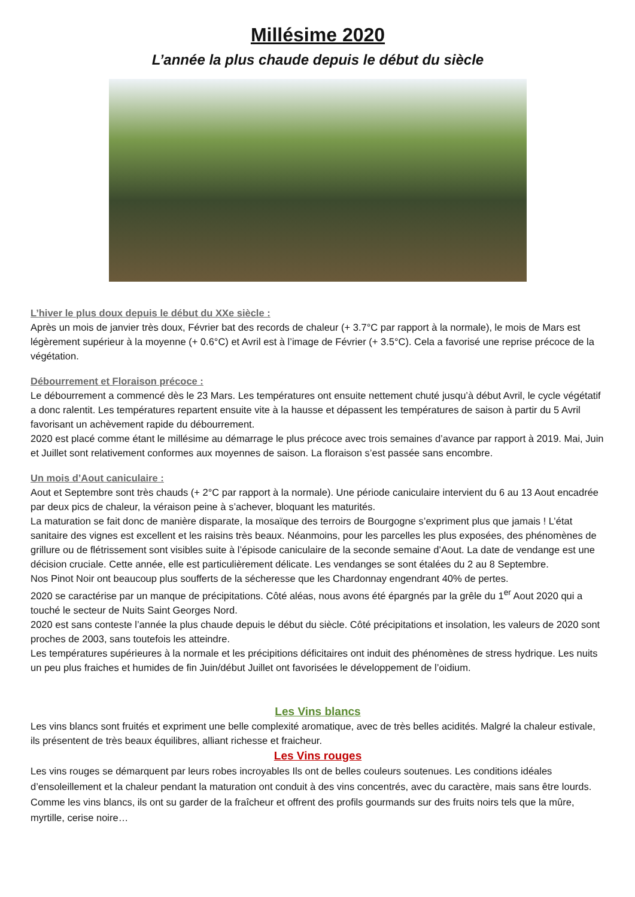Millésime 2020
L’année la plus chaude depuis le début du siècle
L’hiver le plus doux depuis le début du XXe siècle :
Après un mois de janvier très doux, Février bat des records de chaleur (+ 3.7°C par rapport à la normale), le mois de Mars est légèrement supérieur à la moyenne (+ 0.6°C) et Avril est à l’image de Février (+ 3.5°C). Cela a favorisé une reprise précoce de la végétation.
Débourrement et Floraison précoce :
Le débourrement a commencé dès le 23 Mars. Les températures ont ensuite nettement chuté jusqu’à début Avril, le cycle végétatif a donc ralentit. Les températures repartent ensuite vite à la hausse et dépassent les températures de saison à partir du 5 Avril favorisant un achèvement rapide du débourrement.
2020 est placé comme étant le millésime au démarrage le plus précoce avec trois semaines d’avance par rapport à 2019. Mai, Juin et Juillet sont relativement conformes aux moyennes de saison. La floraison s’est passée sans encombre.
Un mois d’Aout caniculaire :
Aout et Septembre sont très chauds (+ 2°C par rapport à la normale). Une période caniculaire intervient du 6 au 13 Aout encadrée par deux pics de chaleur, la véraison peine à s’achever, bloquant les maturités.
La maturation se fait donc de manière disparate, la mosaïque des terroirs de Bourgogne s’expriment plus que jamais ! L’état sanitaire des vignes est excellent et les raisins très beaux. Néanmoins, pour les parcelles les plus exposées, des phénomènes de grillure ou de flétrissement sont visibles suite à l’épisode caniculaire de la seconde semaine d’Aout. La date de vendange est une décision cruciale. Cette année, elle est particulièrement délicate. Les vendanges se sont étalées du 2 au 8 Septembre.
Nos Pinot Noir ont beaucoup plus soufferts de la sécheresse que les Chardonnay engendrant 40% de pertes.
2020 se caractérise par un manque de précipitations. Côté aléas, nous avons été épargnés par la grêle du 1<sup>er</sup> Aout 2020 qui a touché le secteur de Nuits Saint Georges Nord.
2020 est sans conteste l’année la plus chaude depuis le début du siècle. Côté précipitations et insolation, les valeurs de 2020 sont proches de 2003, sans toutefois les atteindre.
Les températures supérieures à la normale et les précipitions déficitaires ont induit des phénomènes de stress hydrique. Les nuits un peu plus fraiches et humides de fin Juin/début Juillet ont favorisées le développement de l’oidium.
Les Vins blancs
Les vins blancs sont fruités et expriment une belle complexité aromatique, avec de très belles acidités. Malgré la chaleur estivale, ils présentent de très beaux équilibres, alliant richesse et fraicheur.
Les Vins rouges
Les vins rouges se démarquent par leurs robes incroyables Ils ont de belles couleurs soutenues. Les conditions idéales d’ensoleillement et la chaleur pendant la maturation ont conduit à des vins concentrés, avec du caractère, mais sans être lourds. Comme les vins blancs, ils ont su garder de la fraîcheur et offrent des profils gourmands sur des fruits noirs tels que la mûre, myrtille, cerise noire…